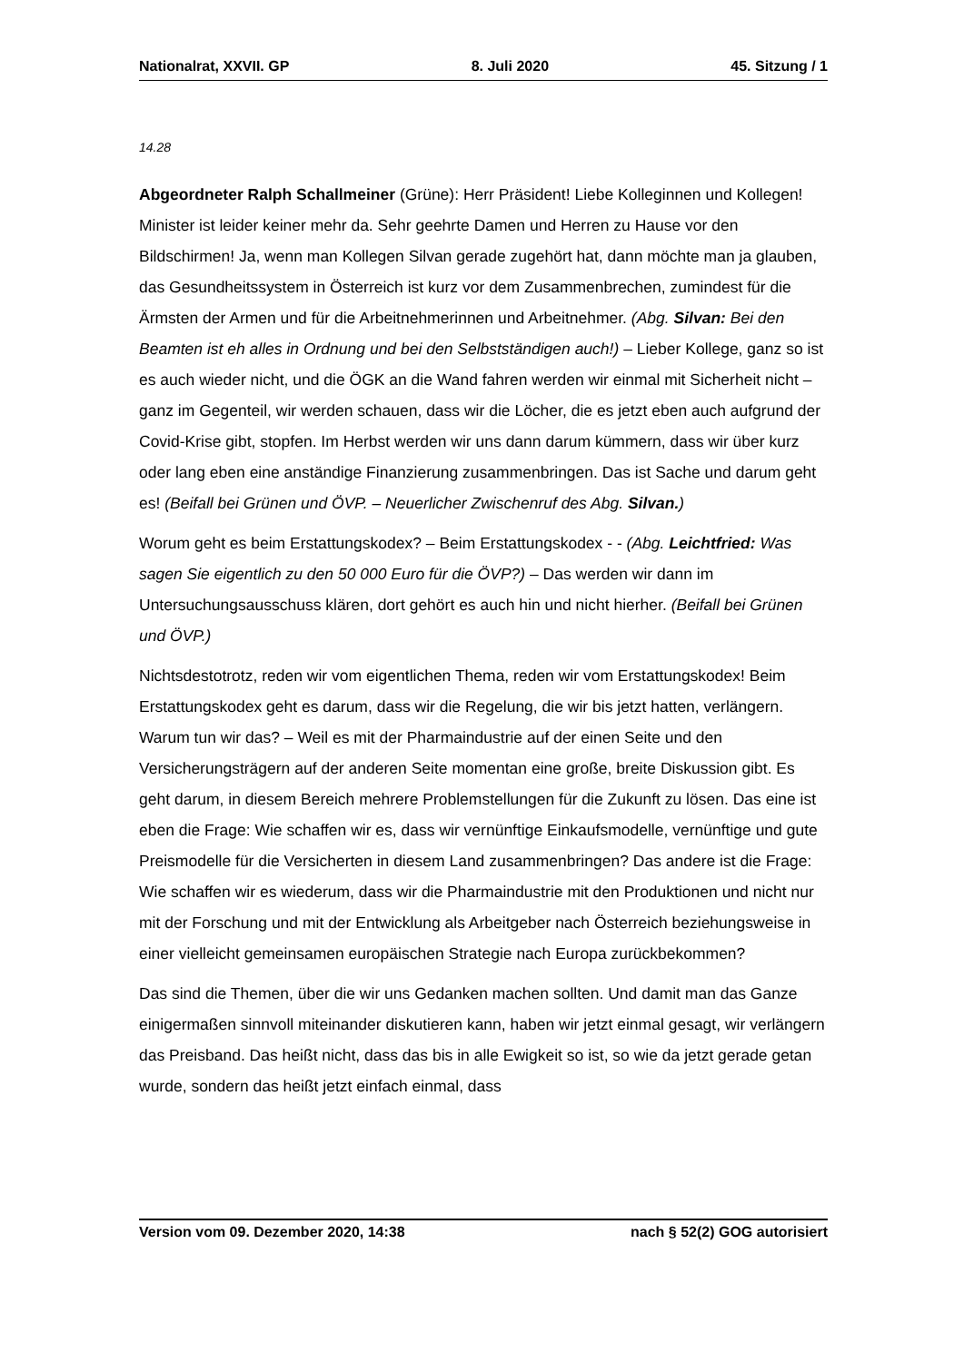Nationalrat, XXVII. GP 8. Juli 2020 45. Sitzung / 1
14.28
Abgeordneter Ralph Schallmeiner (Grüne): Herr Präsident! Liebe Kolleginnen und Kollegen! Minister ist leider keiner mehr da. Sehr geehrte Damen und Herren zu Hause vor den Bildschirmen! Ja, wenn man Kollegen Silvan gerade zugehört hat, dann möchte man ja glauben, das Gesundheitssystem in Österreich ist kurz vor dem Zusammenbrechen, zumindest für die Ärmsten der Armen und für die Arbeitnehmerinnen und Arbeitnehmer. (Abg. Silvan: Bei den Beamten ist eh alles in Ordnung und bei den Selbstständigen auch!) – Lieber Kollege, ganz so ist es auch wieder nicht, und die ÖGK an die Wand fahren werden wir einmal mit Sicherheit nicht – ganz im Gegenteil, wir werden schauen, dass wir die Löcher, die es jetzt eben auch aufgrund der Covid-Krise gibt, stopfen. Im Herbst werden wir uns dann darum kümmern, dass wir über kurz oder lang eben eine anständige Finanzierung zusammenbringen. Das ist Sache und darum geht es! (Beifall bei Grünen und ÖVP. – Neuerlicher Zwischenruf des Abg. Silvan.)
Worum geht es beim Erstattungskodex? – Beim Erstattungskodex - - (Abg. Leichtfried: Was sagen Sie eigentlich zu den 50 000 Euro für die ÖVP?) – Das werden wir dann im Untersuchungsausschuss klären, dort gehört es auch hin und nicht hierher. (Beifall bei Grünen und ÖVP.)
Nichtsdestotrotz, reden wir vom eigentlichen Thema, reden wir vom Erstattungskodex! Beim Erstattungskodex geht es darum, dass wir die Regelung, die wir bis jetzt hatten, verlängern. Warum tun wir das? – Weil es mit der Pharmaindustrie auf der einen Seite und den Versicherungsträgern auf der anderen Seite momentan eine große, breite Diskussion gibt. Es geht darum, in diesem Bereich mehrere Problemstellungen für die Zukunft zu lösen. Das eine ist eben die Frage: Wie schaffen wir es, dass wir vernünftige Einkaufsmodelle, vernünftige und gute Preismodelle für die Versicherten in diesem Land zusammenbringen? Das andere ist die Frage: Wie schaffen wir es wiederum, dass wir die Pharmaindustrie mit den Produktionen und nicht nur mit der Forschung und mit der Entwicklung als Arbeitgeber nach Österreich beziehungsweise in einer vielleicht gemeinsamen europäischen Strategie nach Europa zurückbekommen?
Das sind die Themen, über die wir uns Gedanken machen sollten. Und damit man das Ganze einigermaßen sinnvoll miteinander diskutieren kann, haben wir jetzt einmal gesagt, wir verlängern das Preisband. Das heißt nicht, dass das bis in alle Ewigkeit so ist, so wie da jetzt gerade getan wurde, sondern das heißt jetzt einfach einmal, dass
Version vom 09. Dezember 2020, 14:38 nach § 52(2) GOG autorisiert